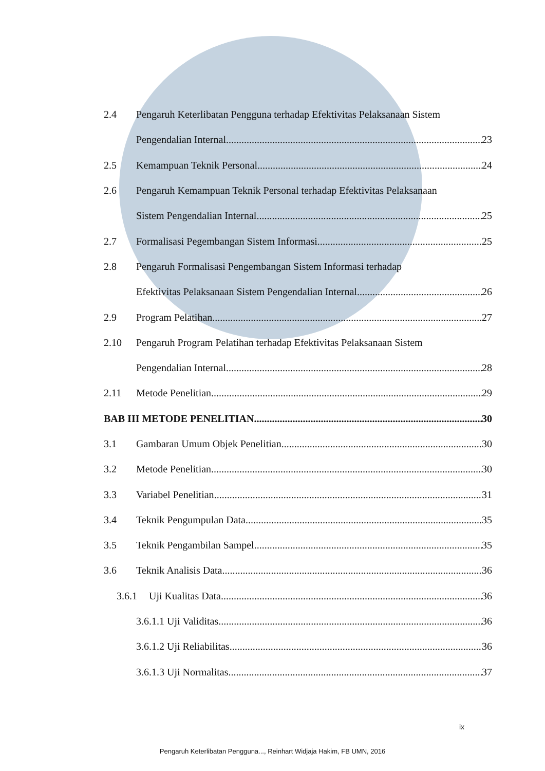2.4 Pengaruh Keterlibatan Pengguna terhadap Efektivitas Pelaksanaan Sistem
Pengendalian Internal 23
2.5 Kemampuan Teknik Personal 24
2.6 Pengaruh Kemampuan Teknik Personal terhadap Efektivitas Pelaksanaan
Sistem Pengendalian Internal 25
2.7 Formalisasi Pegembangan Sistem Informasi 25
2.8 Pengaruh Formalisasi Pengembangan Sistem Informasi terhadap
Efektivitas Pelaksanaan Sistem Pengendalian Internal 26
2.9 Program Pelatihan 27
2.10 Pengaruh Program Pelatihan terhadap Efektivitas Pelaksanaan Sistem
Pengendalian Internal 28
2.11 Metode Penelitian 29
BAB III METODE PENELITIAN 30
3.1 Gambaran Umum Objek Penelitian 30
3.2 Metode Penelitian 30
3.3 Variabel Penelitian 31
3.4 Teknik Pengumpulan Data 35
3.5 Teknik Pengambilan Sampel 35
3.6 Teknik Analisis Data 36
3.6.1 Uji Kualitas Data 36
3.6.1.1 Uji Validitas 36
3.6.1.2 Uji Reliabilitas 36
3.6.1.3 Uji Normalitas 37
ix
Pengaruh Keterlibatan Pengguna..., Reinhart Widjaja Hakim, FB UMN, 2016